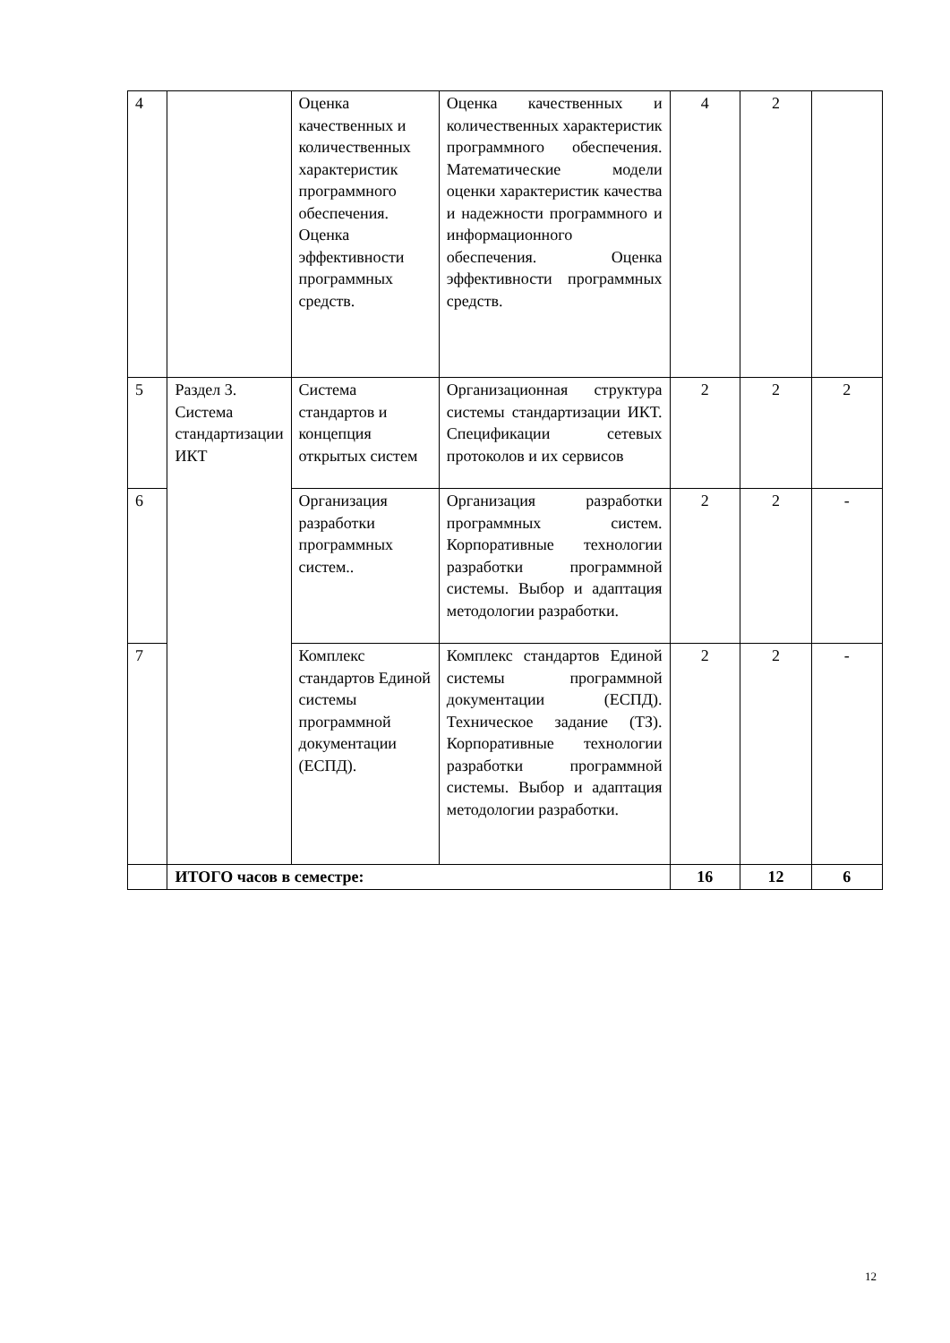| 4 | | Оценка качественных и количественных характеристик программного обеспечения. Оценка эффективности программных средств. | Оценка качественных и количественных характеристик программного обеспечения. Математические модели оценки характеристик качества и надежности программного и информационного обеспечения. Оценка эффективности программных средств. | 4 | 2 | |
| 5 | Раздел 3. Система стандартизации ИКТ | Система стандартов и концепция открытых систем | Организационная структура системы стандартизации ИКТ. Спецификации сетевых протоколов и их сервисов | 2 | 2 | 2 |
| 6 | | Организация разработки программных систем.. | Организация разработки программных систем. Корпоративные технологии разработки программной системы. Выбор и адаптация методологии разработки. | 2 | 2 | - |
| 7 | | Комплекс стандартов Единой системы программной документации (ЕСПД). | Комплекс стандартов Единой системы программной документации (ЕСПД). Техническое задание (ТЗ). Корпоративные технологии разработки программной системы. Выбор и адаптация методологии разработки. | 2 | 2 | - |
| | ИТОГО часов в семестре: | | | 16 | 12 | 6 |
12